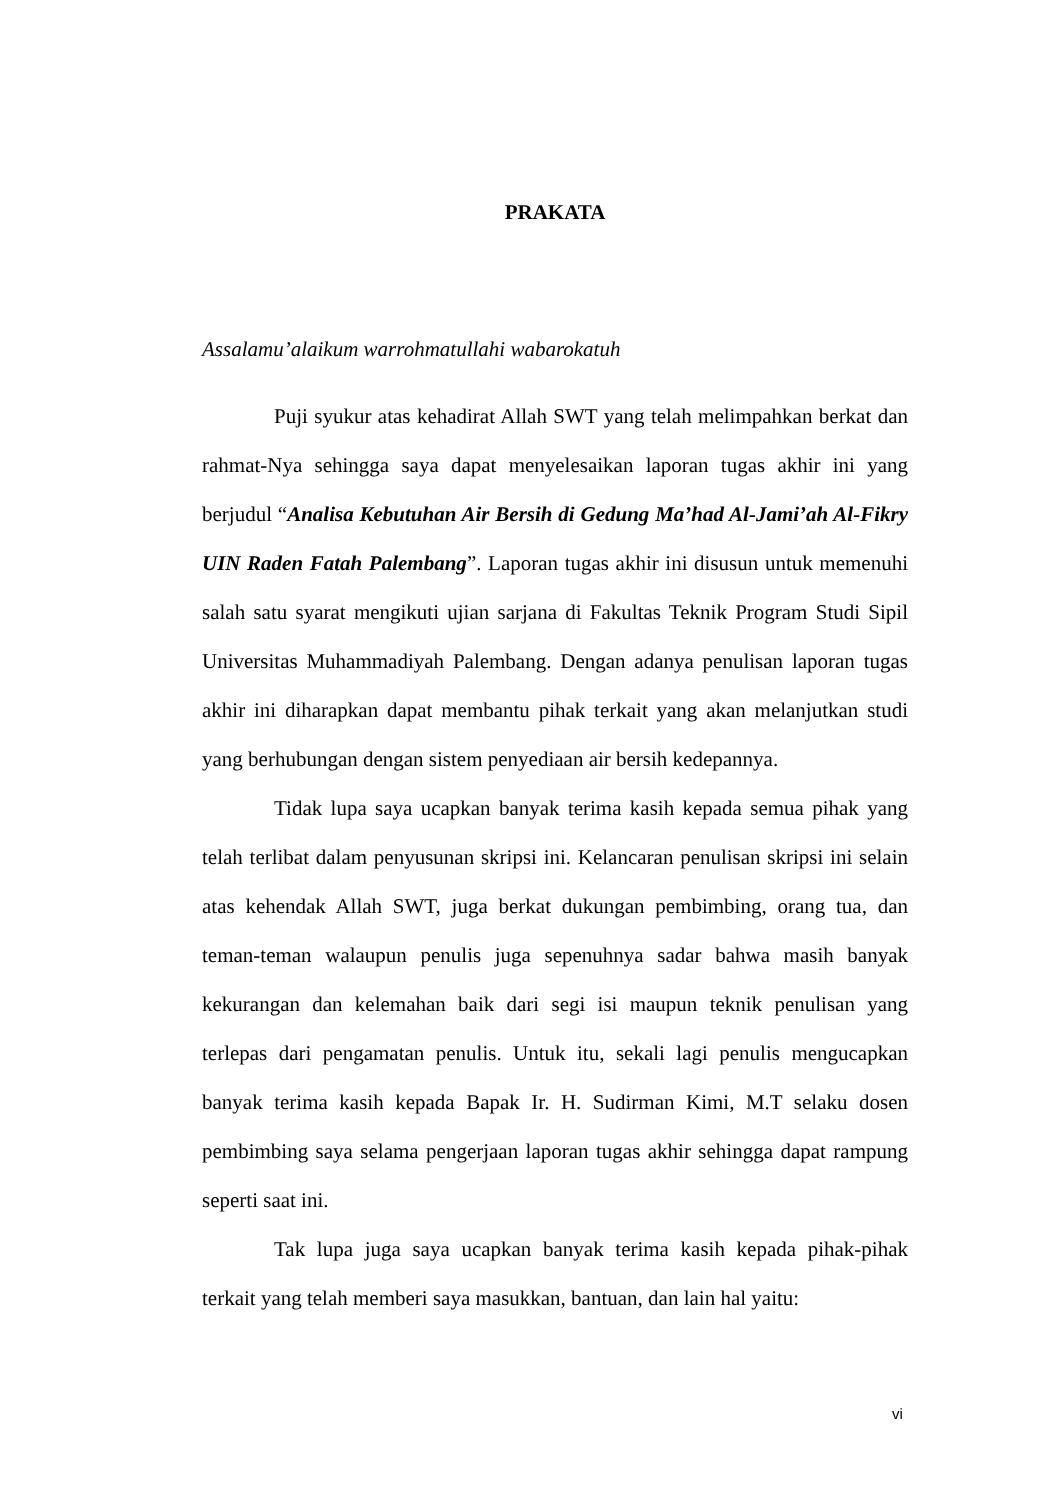PRAKATA
Assalamu’alaikum warrohmatullahi wabarokatuh
Puji syukur atas kehadirat Allah SWT yang telah melimpahkan berkat dan rahmat-Nya sehingga saya dapat menyelesaikan laporan tugas akhir ini yang berjudul “Analisa Kebutuhan Air Bersih di Gedung Ma’had Al-Jami’ah Al-Fikry UIN Raden Fatah Palembang”. Laporan tugas akhir ini disusun untuk memenuhi salah satu syarat mengikuti ujian sarjana di Fakultas Teknik Program Studi Sipil Universitas Muhammadiyah Palembang. Dengan adanya penulisan laporan tugas akhir ini diharapkan dapat membantu pihak terkait yang akan melanjutkan studi yang berhubungan dengan sistem penyediaan air bersih kedepannya.
Tidak lupa saya ucapkan banyak terima kasih kepada semua pihak yang telah terlibat dalam penyusunan skripsi ini. Kelancaran penulisan skripsi ini selain atas kehendak Allah SWT, juga berkat dukungan pembimbing, orang tua, dan teman-teman walaupun penulis juga sepenuhnya sadar bahwa masih banyak kekurangan dan kelemahan baik dari segi isi maupun teknik penulisan yang terlepas dari pengamatan penulis. Untuk itu, sekali lagi penulis mengucapkan banyak terima kasih kepada Bapak Ir. H. Sudirman Kimi, M.T selaku dosen pembimbing saya selama pengerjaan laporan tugas akhir sehingga dapat rampung seperti saat ini.
Tak lupa juga saya ucapkan banyak terima kasih kepada pihak-pihak terkait yang telah memberi saya masukkan, bantuan, dan lain hal yaitu:
vi